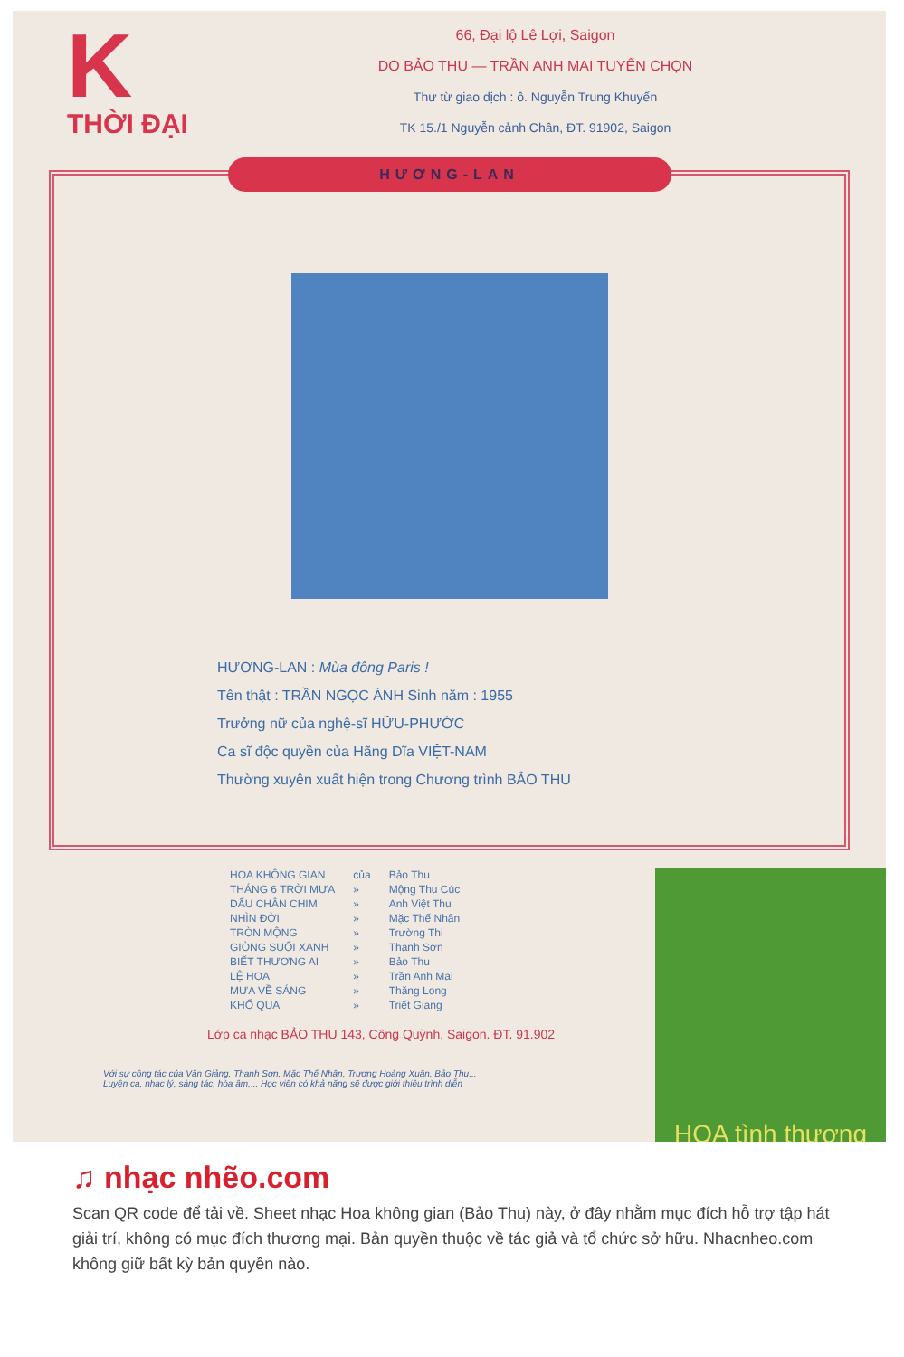K
THỜI ĐẠI
66, Đại lộ Lê Lợi, Saigon
DO BẢO THU — TRẦN ANH MAI TUYỂN CHỌN
Thư từ giao dịch : ô. Nguyễn Trung Khuyến
TK 15./1 Nguyễn cảnh Chân, ĐT. 91902, Saigon
HƯƠNG-LAN
HƯƠNG-LAN : Mùa đông Paris !
Tên thật : TRẦN NGỌC ÁNH Sinh năm : 1955
Trưởng nữ của nghệ-sĩ HỮU-PHƯỚC
Ca sĩ độc quyền của Hãng Dĩa VIỆT-NAM
Thường xuyên xuất hiện trong Chương trình BẢO THU
| HOA KHÔNG GIAN | của | Bảo Thu |
| THÁNG 6 TRỜI MƯA | » | Mộng Thu Cúc |
| DẤU CHÂN CHIM | » | Anh Việt Thu |
| NHÌN ĐỜI | » | Mặc Thế Nhân |
| TRÒN MỘNG | » | Trường Thi |
| GIÒNG SUỐI XANH | » | Thanh Sơn |
| BIẾT THƯƠNG AI | » | Bảo Thu |
| LỆ HOA | » | Trần Anh Mai |
| MƯA VỀ SÁNG | » | Thăng Long |
| KHỔ QUA | » | Triết Giang |
Lớp ca nhạc BẢO THU 143, Công Quỳnh, Saigon. ĐT. 91.902
Với sự cộng tác của Văn Giảng, Thanh Sơn, Mặc Thế Nhân, Trương Hoàng Xuân, Bảo Thu...
Luyện ca, nhạc lý, sáng tác, hòa âm,... Học viên có khả năng sẽ được giới thiệu trình diễn
HOA tình thương
♫ nhạc nhẽo.com
Scan QR code để tải về. Sheet nhạc Hoa không gian (Bảo Thu) này, ở đây nhằm mục đích hỗ trợ tập hát giải trí, không có mục đích thương mại. Bản quyền thuộc về tác giả và tổ chức sở hữu. Nhacnheo.com không giữ bất kỳ bản quyền nào.